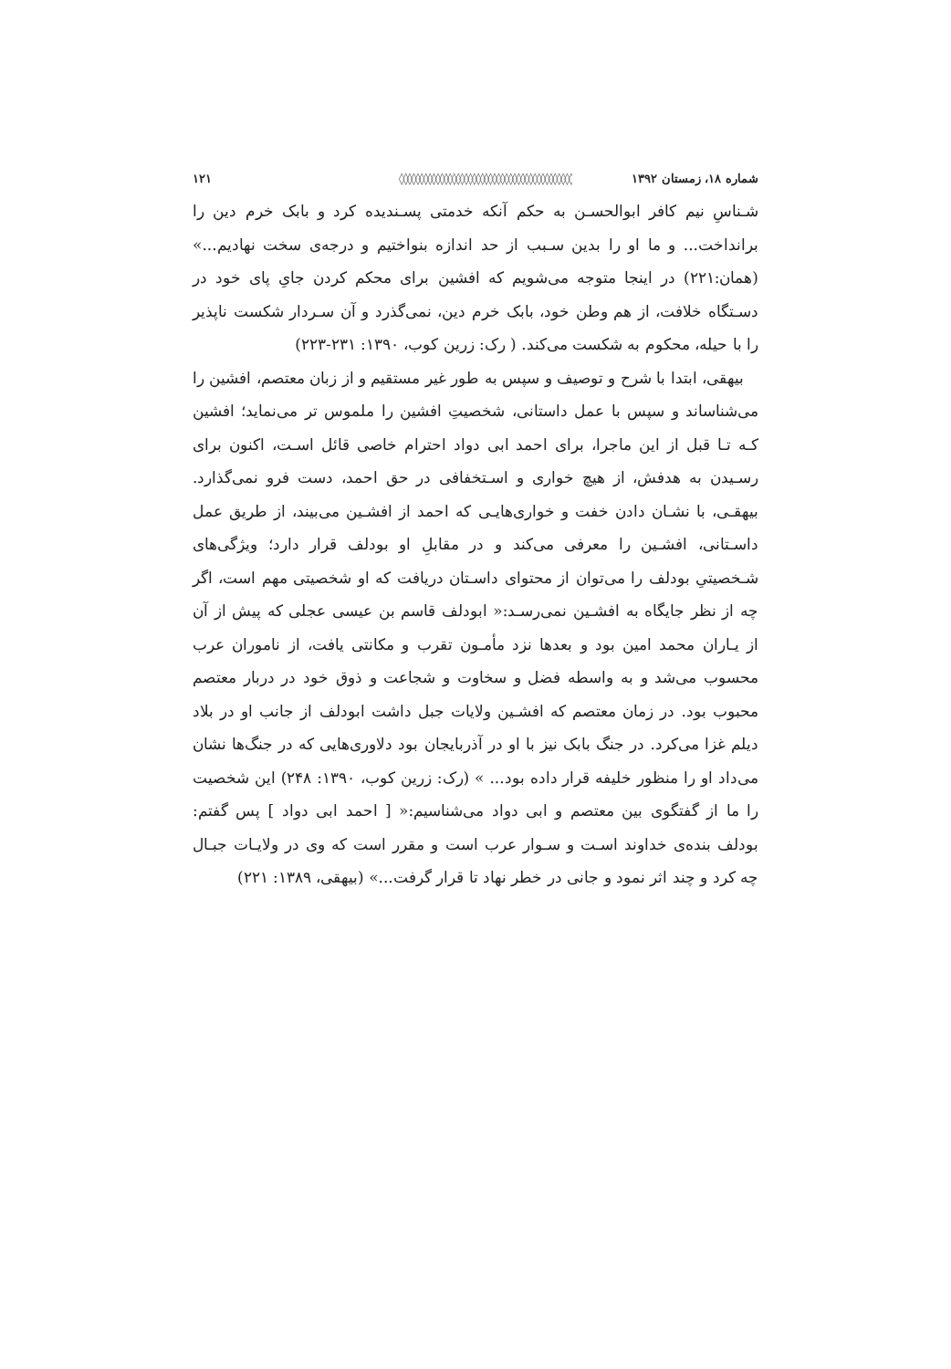شماره ۱۸، زمستان ۱۳۹۲ ◊◊◊◊◊◊◊◊◊◊◊◊◊◊◊◊◊◊◊◊◊◊◊◊◊◊◊◊◊◊◊◊◊◊◊◊◊◊◊◊◊◊◊ ۱۲۱
شـناسِ نیم کافر ابوالحسـن به حکم آنکه خدمتی پسـندیده کرد و بابک خرم دین را برانداخت... و ما او را بدین سـبب از حد اندازه بنواختیم و درجه‌ی سخت نهادیم...» (همان:۲۲۱) در اینجا متوجه می‌شویم که افشین برای محکم کردن جایِ پای خود در دسـتگاه خلافت، از هم وطن خود، بابک خرم دین، نمی‌گذرد و آن سـردار شکست ناپذیر را با حیله، محکوم به شکست می‌کند. ( رک: زرین کوب، ۱۳۹۰: ۲۳۱-۲۲۳)
بیهقی، ابتدا با شرح و توصیف و سپس به طور غیر مستقیم و از زبان معتصم، افشین را می‌شناساند و سپس با عمل داستانی، شخصیتِ افشین را ملموس تر می‌نماید؛ افشین کـه تـا قبل از این ماجرا، برای احمد ابی دواد احترام خاصی قائل اسـت، اکنون برای رسـیدن به هدفش، از هیچ خواری و اسـتخفافی در حق احمد، دست فرو نمی‌گذارد. بیهقـی، با نشـان دادن خفت و خواری‌هایـی که احمد از افشـین می‌بیند، از طریق عمل داسـتانی، افشـین را معرفی می‌کند و در مقابلِ او بودلف قرار دارد؛ ویژگی‌های شـخصیتیِ بودلف را می‌توان از محتوای داسـتان دریافت که او شخصیتی مهم است، اگر چه از نظر جایگاه به افشـین نمی‌رسـد:« ابودلف قاسم بن عیسی عجلی که پیش از آن از یـاران محمد امین بود و بعدها نزد مأمـون تقرب و مکانتی یافت، از ناموران عرب محسوب می‌شد و به واسطه فضل و سخاوت و شجاعت و ذوق خود در دربار معتصم محبوب بود. در زمان معتصم که افشـین ولایات جبل داشت ابودلف از جانب او در بلاد دیلم غزا می‌کرد. در جنگ بابک نیز با او در آذربایجان بود دلاوری‌هایی که در جنگ‌ها نشان می‌داد او را منظور خلیفه قرار داده بود... » (رک: زرین کوب، ۱۳۹۰: ۲۴۸) این شخصیت را ما از گفتگوی بین معتصم و ابی دواد می‌شناسیم:« [ احمد ابی دواد ] پس گفتم: بودلف بنده‌ی خداوند اسـت و سـوار عرب است و مقرر است که وی در ولایـات جبـال چه کرد و چند اثر نمود و جانی در خطر نهاد تا قرار گرفت...» (بیهقی، ۱۳۸۹: ۲۲۱)